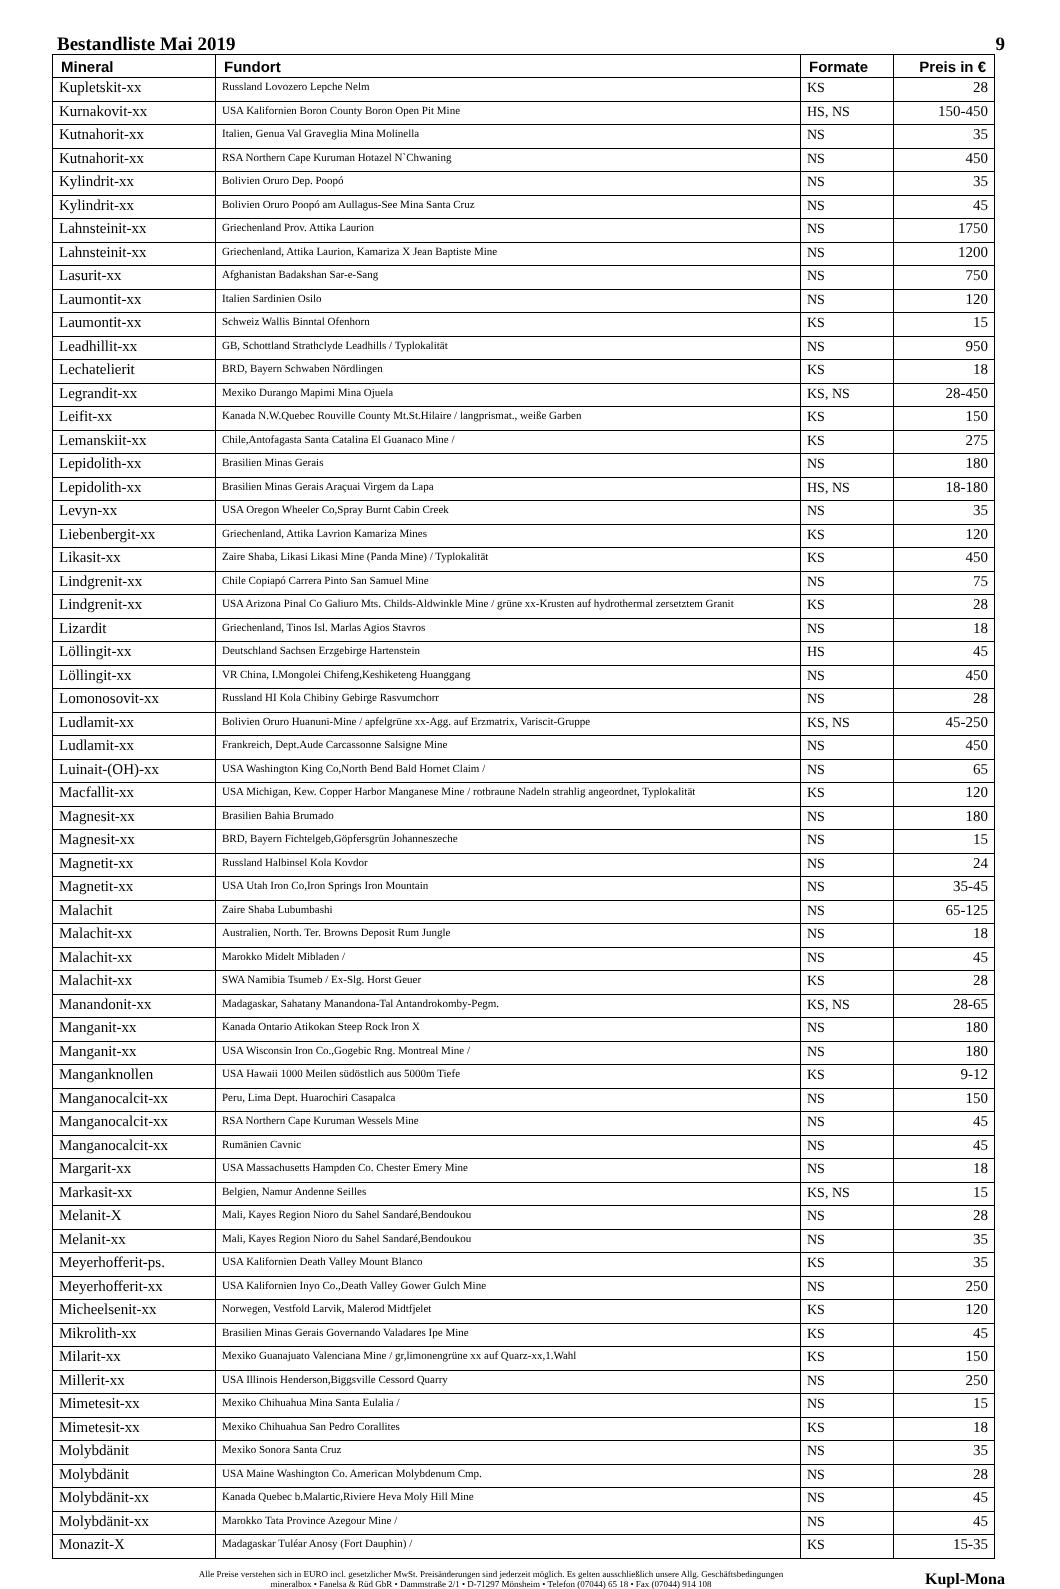Bestandliste Mai 2019 9
| Mineral | Fundort | Formate | Preis in € |
| --- | --- | --- | --- |
| Kupletskit-xx | Russland Lovozero Lepche Nelm | KS | 28 |
| Kurnakovit-xx | USA Kalifornien Boron County Boron Open Pit Mine | HS, NS | 150-450 |
| Kutnahorit-xx | Italien, Genua Val Graveglia Mina Molinella | NS | 35 |
| Kutnahorit-xx | RSA Northern Cape Kuruman Hotazel N`Chwaning | NS | 450 |
| Kylindrit-xx | Bolivien Oruro Dep. Poopó | NS | 35 |
| Kylindrit-xx | Bolivien Oruro Poopó am Aullagus-See Mina Santa Cruz | NS | 45 |
| Lahnsteinit-xx | Griechenland Prov. Attika Laurion | NS | 1750 |
| Lahnsteinit-xx | Griechenland, Attika Laurion, Kamariza X Jean Baptiste Mine | NS | 1200 |
| Lasurit-xx | Afghanistan Badakshan Sar-e-Sang | NS | 750 |
| Laumontit-xx | Italien Sardinien Osilo | NS | 120 |
| Laumontit-xx | Schweiz Wallis Binntal Ofenhorn | KS | 15 |
| Leadhillit-xx | GB, Schottland Strathclyde Leadhills / Typlokalität | NS | 950 |
| Lechatelierit | BRD, Bayern Schwaben Nördlingen | KS | 18 |
| Legrandit-xx | Mexiko Durango Mapimi Mina Ojuela | KS, NS | 28-450 |
| Leifit-xx | Kanada N.W.Quebec Rouville County Mt.St.Hilaire / langprismat., weiße Garben | KS | 150 |
| Lemanskiit-xx | Chile,Antofagasta Santa Catalina El Guanaco Mine / | KS | 275 |
| Lepidolith-xx | Brasilien Minas Gerais | NS | 180 |
| Lepidolith-xx | Brasilien Minas Gerais Araçuai Virgem da Lapa | HS, NS | 18-180 |
| Levyn-xx | USA Oregon Wheeler Co,Spray Burnt Cabin Creek | NS | 35 |
| Liebenbergit-xx | Griechenland, Attika Lavrion Kamariza Mines | KS | 120 |
| Likasit-xx | Zaire Shaba, Likasi Likasi Mine (Panda Mine) / Typlokalität | KS | 450 |
| Lindgrenit-xx | Chile Copiapó Carrera Pinto San Samuel Mine | NS | 75 |
| Lindgrenit-xx | USA Arizona Pinal Co Galiuro Mts. Childs-Aldwinkle Mine / grüne xx-Krusten auf hydrothermal zersetztem Granit | KS | 28 |
| Lizardit | Griechenland, Tinos Isl. Marlas Agios Stavros | NS | 18 |
| Löllingit-xx | Deutschland Sachsen Erzgebirge Hartenstein | HS | 45 |
| Löllingit-xx | VR China, I.Mongolei Chifeng,Keshiketeng Huanggang | NS | 450 |
| Lomonosovit-xx | Russland HI Kola Chibiny Gebirge Rasvumchorr | NS | 28 |
| Ludlamit-xx | Bolivien Oruro Huanuni-Mine / apfelgrüne xx-Agg. auf Erzmatrix, Variscit-Gruppe | KS, NS | 45-250 |
| Ludlamit-xx | Frankreich, Dept.Aude Carcassonne Salsigne Mine | NS | 450 |
| Luinait-(OH)-xx | USA Washington King Co,North Bend Bald Hornet Claim / | NS | 65 |
| Macfallit-xx | USA Michigan, Kew. Copper Harbor Manganese Mine / rotbraune Nadeln strahlig angeordnet, Typlokalität | KS | 120 |
| Magnesit-xx | Brasilien Bahia Brumado | NS | 180 |
| Magnesit-xx | BRD, Bayern Fichtelgeb,Göpfersgrün Johanneszeche | NS | 15 |
| Magnetit-xx | Russland Halbinsel Kola Kovdor | NS | 24 |
| Magnetit-xx | USA Utah Iron Co,Iron Springs Iron Mountain | NS | 35-45 |
| Malachit | Zaire Shaba Lubumbashi | NS | 65-125 |
| Malachit-xx | Australien, North. Ter. Browns Deposit Rum Jungle | NS | 18 |
| Malachit-xx | Marokko Midelt Mibladen / | NS | 45 |
| Malachit-xx | SWA Namibia Tsumeb / Ex-Slg. Horst Geuer | KS | 28 |
| Manandonit-xx | Madagaskar, Sahatany Manandona-Tal Antandrokomby-Pegm. | KS, NS | 28-65 |
| Manganit-xx | Kanada Ontario Atikokan Steep Rock Iron X | NS | 180 |
| Manganit-xx | USA Wisconsin Iron Co.,Gogebic Rng. Montreal Mine / | NS | 180 |
| Manganknollen | USA Hawaii 1000 Meilen südöstlich aus 5000m Tiefe | KS | 9-12 |
| Manganocalcit-xx | Peru, Lima Dept. Huarochiri Casapalca | NS | 150 |
| Manganocalcit-xx | RSA Northern Cape Kuruman Wessels Mine | NS | 45 |
| Manganocalcit-xx | Rumänien Cavnic | NS | 45 |
| Margarit-xx | USA Massachusetts Hampden Co. Chester Emery Mine | NS | 18 |
| Markasit-xx | Belgien, Namur Andenne Seilles | KS, NS | 15 |
| Melanit-X | Mali, Kayes Region Nioro du Sahel Sandaré,Bendoukou | NS | 28 |
| Melanit-xx | Mali, Kayes Region Nioro du Sahel Sandaré,Bendoukou | NS | 35 |
| Meyerhofferit-ps. | USA Kalifornien Death Valley Mount Blanco | KS | 35 |
| Meyerhofferit-xx | USA Kalifornien Inyo Co.,Death Valley Gower Gulch Mine | NS | 250 |
| Micheelsenit-xx | Norwegen, Vestfold Larvik, Malerod Midtfjelet | KS | 120 |
| Mikrolith-xx | Brasilien Minas Gerais Governando Valadares Ipe Mine | KS | 45 |
| Milarit-xx | Mexiko Guanajuato Valenciana Mine / gr,limonengrüne xx auf Quarz-xx,1.Wahl | KS | 150 |
| Millerit-xx | USA Illinois Henderson,Biggsville Cessord Quarry | NS | 250 |
| Mimetesit-xx | Mexiko Chihuahua Mina Santa Eulalia / | NS | 15 |
| Mimetesit-xx | Mexiko Chihuahua San Pedro Corallites | KS | 18 |
| Molybdänit | Mexiko Sonora Santa Cruz | NS | 35 |
| Molybdänit | USA Maine Washington Co. American Molybdenum Cmp. | NS | 28 |
| Molybdänit-xx | Kanada Quebec b.Malartic,Riviere Heva Moly Hill Mine | NS | 45 |
| Molybdänit-xx | Marokko Tata Province Azegour Mine / | NS | 45 |
| Monazit-X | Madagaskar Tuléar Anosy (Fort Dauphin) / | KS | 15-35 |
Alle Preise verstehen sich in EURO incl. gesetzlicher MwSt. Preisänderungen sind jederzeit möglich. Es gelten ausschließlich unsere Allg. Geschäftsbedingungen
mineralbox • Fanelsa & Rüd GbR • Dammstraße 2/1 • D-71297 Mönsheim • Telefon (07044) 65 18 • Fax (07044) 914 108
Kupl-Mona